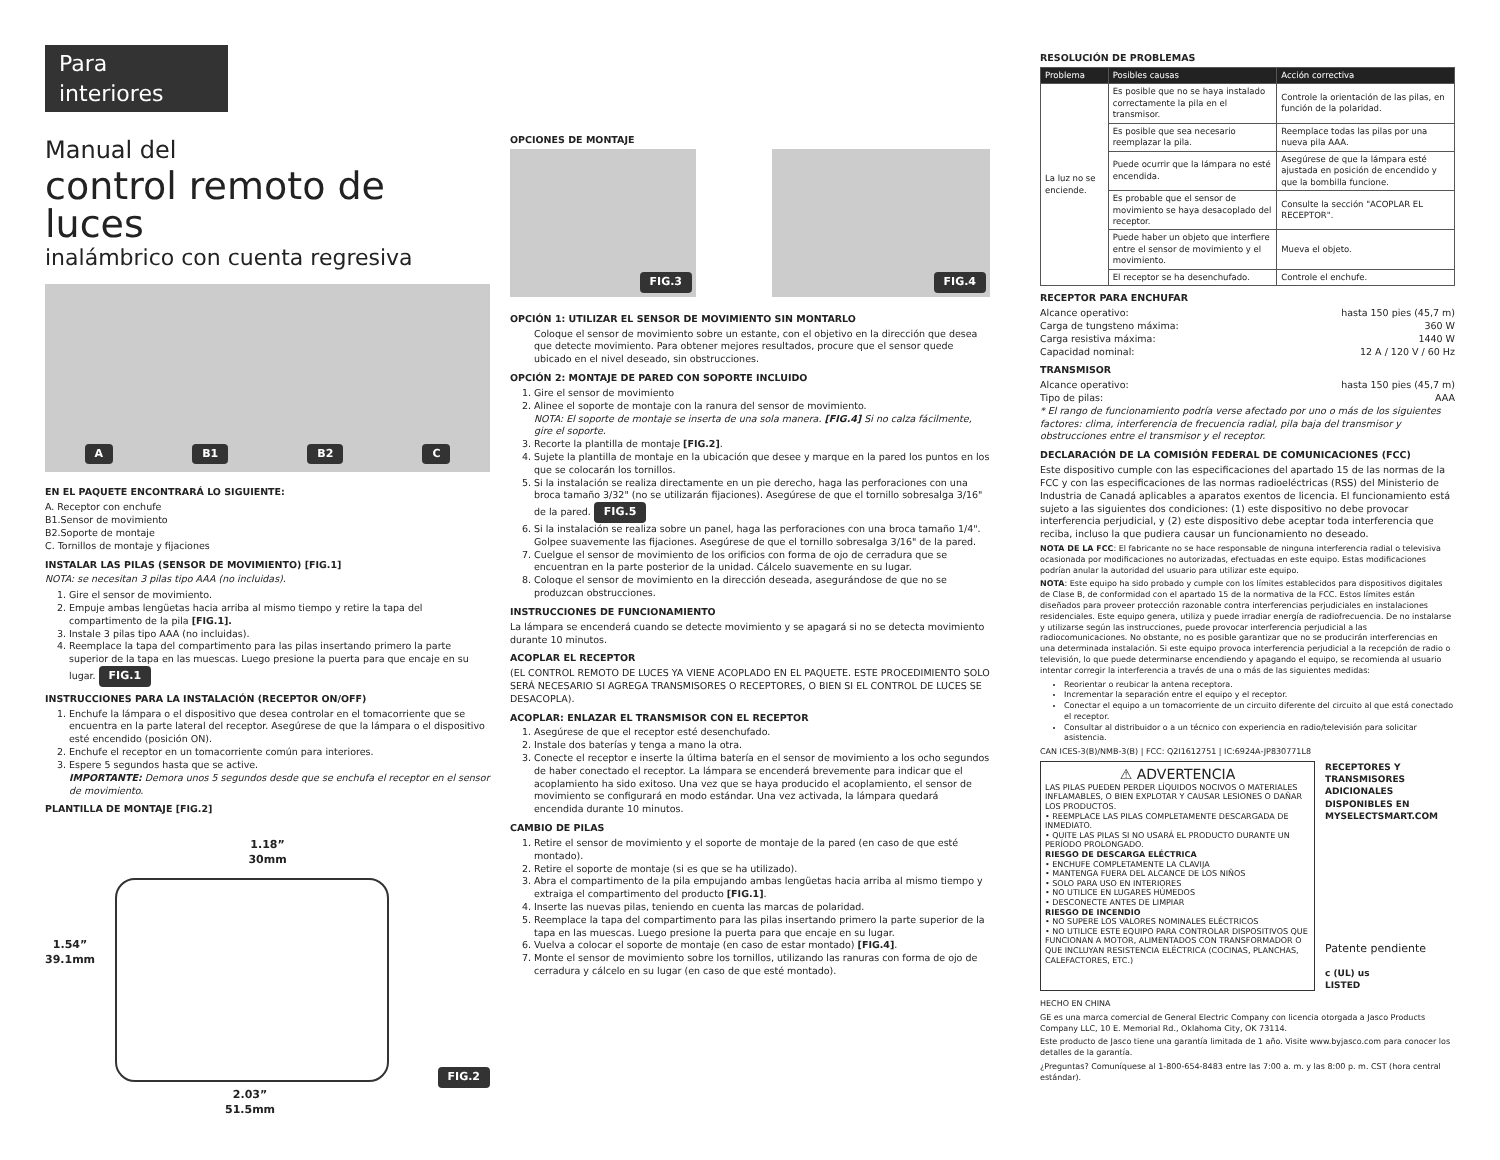Para interiores
Manual del
control remoto de luces
inalámbrico con cuenta regresiva
A B1 B2 C
EN EL PAQUETE ENCONTRARÁ LO SIGUIENTE:
A. Receptor con enchufe
B1.Sensor de movimiento
B2.Soporte de montaje
C. Tornillos de montaje y fijaciones
INSTALAR LAS PILAS (SENSOR DE MOVIMIENTO) [FIG.1]
NOTA: se necesitan 3 pilas tipo AAA (no incluidas).
1. Gire el sensor de movimiento.
2. Empuje ambas lengüetas hacia arriba al mismo tiempo y retire la tapa del compartimento de la pila [FIG.1].
3. Instale 3 pilas tipo AAA (no incluidas).
4. Reemplace la tapa del compartimento para las pilas insertando primero la parte superior de la tapa en las muescas. Luego presione la puerta para que encaje en su lugar. FIG.1
INSTRUCCIONES PARA LA INSTALACIÓN (RECEPTOR ON/OFF)
1. Enchufe la lámpara o el dispositivo que desea controlar en el tomacorriente que se encuentra en la parte lateral del receptor. Asegúrese de que la lámpara o el dispositivo esté encendido (posición ON).
2. Enchufe el receptor en un tomacorriente común para interiores.
3. Espere 5 segundos hasta que se active.
IMPORTANTE: Demora unos 5 segundos desde que se enchufa el receptor en el sensor de movimiento.
PLANTILLA DE MONTAJE [FIG.2]
1.18”
30mm
1.54”
39.1mm
FIG.2
2.03”
51.5mm
OPCIONES DE MONTAJE
FIG.3 FIG.4
OPCIÓN 1: UTILIZAR EL SENSOR DE MOVIMIENTO SIN MONTARLO
Coloque el sensor de movimiento sobre un estante, con el objetivo en la dirección que desea que detecte movimiento. Para obtener mejores resultados, procure que el sensor quede ubicado en el nivel deseado, sin obstrucciones.
OPCIÓN 2: MONTAJE DE PARED CON SOPORTE INCLUIDO
1. Gire el sensor de movimiento
2. Alinee el soporte de montaje con la ranura del sensor de movimiento.
NOTA: El soporte de montaje se inserta de una sola manera. [FIG.4] Si no calza fácilmente, gire el soporte.
3. Recorte la plantilla de montaje [FIG.2].
4. Sujete la plantilla de montaje en la ubicación que desee y marque en la pared los puntos en los que se colocarán los tornillos.
5. Si la instalación se realiza directamente en un pie derecho, haga las perforaciones con una broca tamaño 3/32" (no se utilizarán fijaciones). Asegúrese de que el tornillo sobresalga 3/16" de la pared. FIG.5
6. Si la instalación se realiza sobre un panel, haga las perforaciones con una broca tamaño 1/4". Golpee suavemente las fijaciones. Asegúrese de que el tornillo sobresalga 3/16" de la pared.
7. Cuelgue el sensor de movimiento de los orificios con forma de ojo de cerradura que se encuentran en la parte posterior de la unidad. Cálcelo suavemente en su lugar.
8. Coloque el sensor de movimiento en la dirección deseada, asegurándose de que no se produzcan obstrucciones.
INSTRUCCIONES DE FUNCIONAMIENTO
La lámpara se encenderá cuando se detecte movimiento y se apagará si no se detecta movimiento durante 10 minutos.
ACOPLAR EL RECEPTOR
(EL CONTROL REMOTO DE LUCES YA VIENE ACOPLADO EN EL PAQUETE. ESTE PROCEDIMIENTO SOLO SERÁ NECESARIO SI AGREGA TRANSMISORES O RECEPTORES, O BIEN SI EL CONTROL DE LUCES SE DESACOPLA).
ACOPLAR: ENLAZAR EL TRANSMISOR CON EL RECEPTOR
1. Asegúrese de que el receptor esté desenchufado.
2. Instale dos baterías y tenga a mano la otra.
3. Conecte el receptor e inserte la última batería en el sensor de movimiento a los ocho segundos de haber conectado el receptor. La lámpara se encenderá brevemente para indicar que el acoplamiento ha sido exitoso. Una vez que se haya producido el acoplamiento, el sensor de movimiento se configurará en modo estándar. Una vez activada, la lámpara quedará encendida durante 10 minutos.
CAMBIO DE PILAS
1. Retire el sensor de movimiento y el soporte de montaje de la pared (en caso de que esté montado).
2. Retire el soporte de montaje (si es que se ha utilizado).
3. Abra el compartimento de la pila empujando ambas lengüetas hacia arriba al mismo tiempo y extraiga el compartimento del producto [FIG.1].
4. Inserte las nuevas pilas, teniendo en cuenta las marcas de polaridad.
5. Reemplace la tapa del compartimento para las pilas insertando primero la parte superior de la tapa en las muescas. Luego presione la puerta para que encaje en su lugar.
6. Vuelva a colocar el soporte de montaje (en caso de estar montado) [FIG.4].
7. Monte el sensor de movimiento sobre los tornillos, utilizando las ranuras con forma de ojo de cerradura y cálcelo en su lugar (en caso de que esté montado).
RESOLUCIÓN DE PROBLEMAS
| Problema | Posibles causas | Acción correctiva |
| --- | --- | --- |
| La luz no se enciende. | Es posible que no se haya instalado correctamente la pila en el transmisor. | Controle la orientación de las pilas, en función de la polaridad. |
| | Es posible que sea necesario reemplazar la pila. | Reemplace todas las pilas por una nueva pila AAA. |
| | Puede ocurrir que la lámpara no esté encendida. | Asegúrese de que la lámpara esté ajustada en posición de encendido y que la bombilla funcione. |
| | Es probable que el sensor de movimiento se haya desacoplado del receptor. | Consulte la sección "ACOPLAR EL RECEPTOR". |
| | Puede haber un objeto que interfiere entre el sensor de movimiento y el movimiento. | Mueva el objeto. |
| | El receptor se ha desenchufado. | Controle el enchufe. |
RECEPTOR PARA ENCHUFAR
Alcance operativo: hasta 150 pies (45,7 m)
Carga de tungsteno máxima: 360 W
Carga resistiva máxima: 1440 W
Capacidad nominal: 12 A / 120 V / 60 Hz
TRANSMISOR
Alcance operativo: hasta 150 pies (45,7 m)
Tipo de pilas: AAA
* El rango de funcionamiento podría verse afectado por uno o más de los siguientes factores: clima, interferencia de frecuencia radial, pila baja del transmisor y obstrucciones entre el transmisor y el receptor.
DECLARACIÓN DE LA COMISIÓN FEDERAL DE COMUNICACIONES (FCC)
Este dispositivo cumple con las especificaciones del apartado 15 de las normas de la FCC y con las especificaciones de las normas radioeléctricas (RSS) del Ministerio de Industria de Canadá aplicables a aparatos exentos de licencia. El funcionamiento está sujeto a las siguientes dos condiciones: (1) este dispositivo no debe provocar interferencia perjudicial, y (2) este dispositivo debe aceptar toda interferencia que reciba, incluso la que pudiera causar un funcionamiento no deseado.
NOTA DE LA FCC: El fabricante no se hace responsable de ninguna interferencia radial o televisiva ocasionada por modificaciones no autorizadas, efectuadas en este equipo. Estas modificaciones podrían anular la autoridad del usuario para utilizar este equipo.
NOTA: Este equipo ha sido probado y cumple con los límites establecidos para dispositivos digitales de Clase B, de conformidad con el apartado 15 de la normativa de la FCC. Estos límites están diseñados para proveer protección razonable contra interferencias perjudiciales en instalaciones residenciales. Este equipo genera, utiliza y puede irradiar energía de radiofrecuencia. De no instalarse y utilizarse según las instrucciones, puede provocar interferencia perjudicial a las radiocomunicaciones. No obstante, no es posible garantizar que no se producirán interferencias en una determinada instalación. Si este equipo provoca interferencia perjudicial a la recepción de radio o televisión, lo que puede determinarse encendiendo y apagando el equipo, se recomienda al usuario intentar corregir la interferencia a través de una o más de las siguientes medidas:
Reorientar o reubicar la antena receptora.
Incrementar la separación entre el equipo y el receptor.
Conectar el equipo a un tomacorriente de un circuito diferente del circuito al que está conectado el receptor.
Consultar al distribuidor o a un técnico con experiencia en radio/televisión para solicitar asistencia.
CAN ICES-3(B)/NMB-3(B) | FCC: Q2I1612751 | IC:6924A-JP830771L8
⚠ ADVERTENCIA
LAS PILAS PUEDEN PERDER LÍQUIDOS NOCIVOS O MATERIALES INFLAMABLES, O BIEN EXPLOTAR Y CAUSAR LESIONES O DAÑAR LOS PRODUCTOS.
• REEMPLACE LAS PILAS COMPLETAMENTE DESCARGADA DE INMEDIATO.
• QUITE LAS PILAS SI NO USARÁ EL PRODUCTO DURANTE UN PERÍODO PROLONGADO.
RIESGO DE DESCARGA ELÉCTRICA
• ENCHUFE COMPLETAMENTE LA CLAVIJA
• MANTENGA FUERA DEL ALCANCE DE LOS NIÑOS
• SOLO PARA USO EN INTERIORES
• NO UTILICE EN LUGARES HÚMEDOS
• DESCONECTE ANTES DE LIMPIAR
RIESGO DE INCENDIO
• NO SUPERE LOS VALORES NOMINALES ELÉCTRICOS
• NO UTILICE ESTE EQUIPO PARA CONTROLAR DISPOSITIVOS QUE FUNCIONAN A MOTOR, ALIMENTADOS CON TRANSFORMADOR O QUE INCLUYAN RESISTENCIA ELÉCTRICA (COCINAS, PLANCHAS, CALEFACTORES, ETC.)
RECEPTORES Y TRANSMISORES ADICIONALES DISPONIBLES EN MYSELECTSMART.COM
Patente pendiente
c (UL) us
LISTED
HECHO EN CHINA
GE es una marca comercial de General Electric Company con licencia otorgada a Jasco Products Company LLC, 10 E. Memorial Rd., Oklahoma City, OK 73114.
Este producto de Jasco tiene una garantía limitada de 1 año. Visite www.byjasco.com para conocer los detalles de la garantía.
¿Preguntas? Comuníquese al 1-800-654-8483 entre las 7:00 a. m. y las 8:00 p. m. CST (hora central estándar).